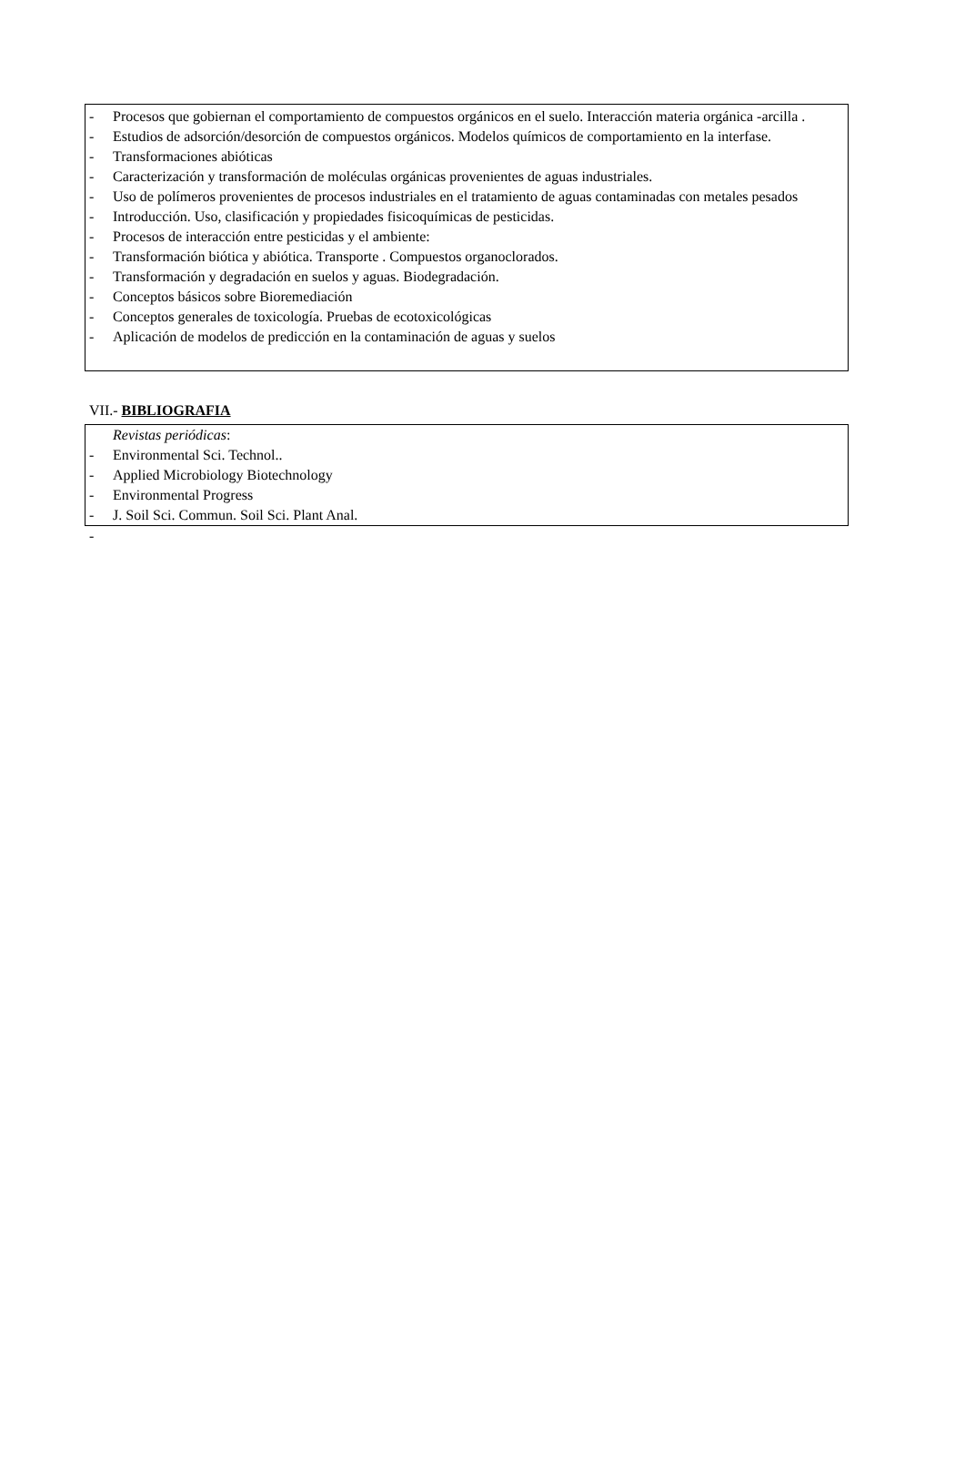- Procesos que gobiernan el comportamiento de compuestos orgánicos en el suelo. Interacción materia orgánica -arcilla .
- Estudios de adsorción/desorción de compuestos orgánicos. Modelos químicos de comportamiento en la interfase.
- Transformaciones abióticas
- Caracterización y transformación de moléculas orgánicas provenientes de aguas industriales.
- Uso de polímeros provenientes de procesos industriales en el tratamiento de aguas contaminadas con metales pesados
- Introducción. Uso, clasificación y propiedades fisicoquímicas de pesticidas.
- Procesos de interacción entre pesticidas y el ambiente:
- Transformación biótica y abiótica. Transporte . Compuestos organoclorados.
- Transformación y degradación en suelos y aguas. Biodegradación.
- Conceptos básicos sobre Bioremediación
- Conceptos generales de toxicología. Pruebas de ecotoxicológicas
- Aplicación de modelos de predicción en la contaminación de aguas y suelos
VII.- BIBLIOGRAFIA
Revistas periódicas:
- Environmental Sci. Technol..
- Applied Microbiology Biotechnology
- Environmental Progress
- J. Soil Sci. Commun. Soil Sci. Plant Anal.
-